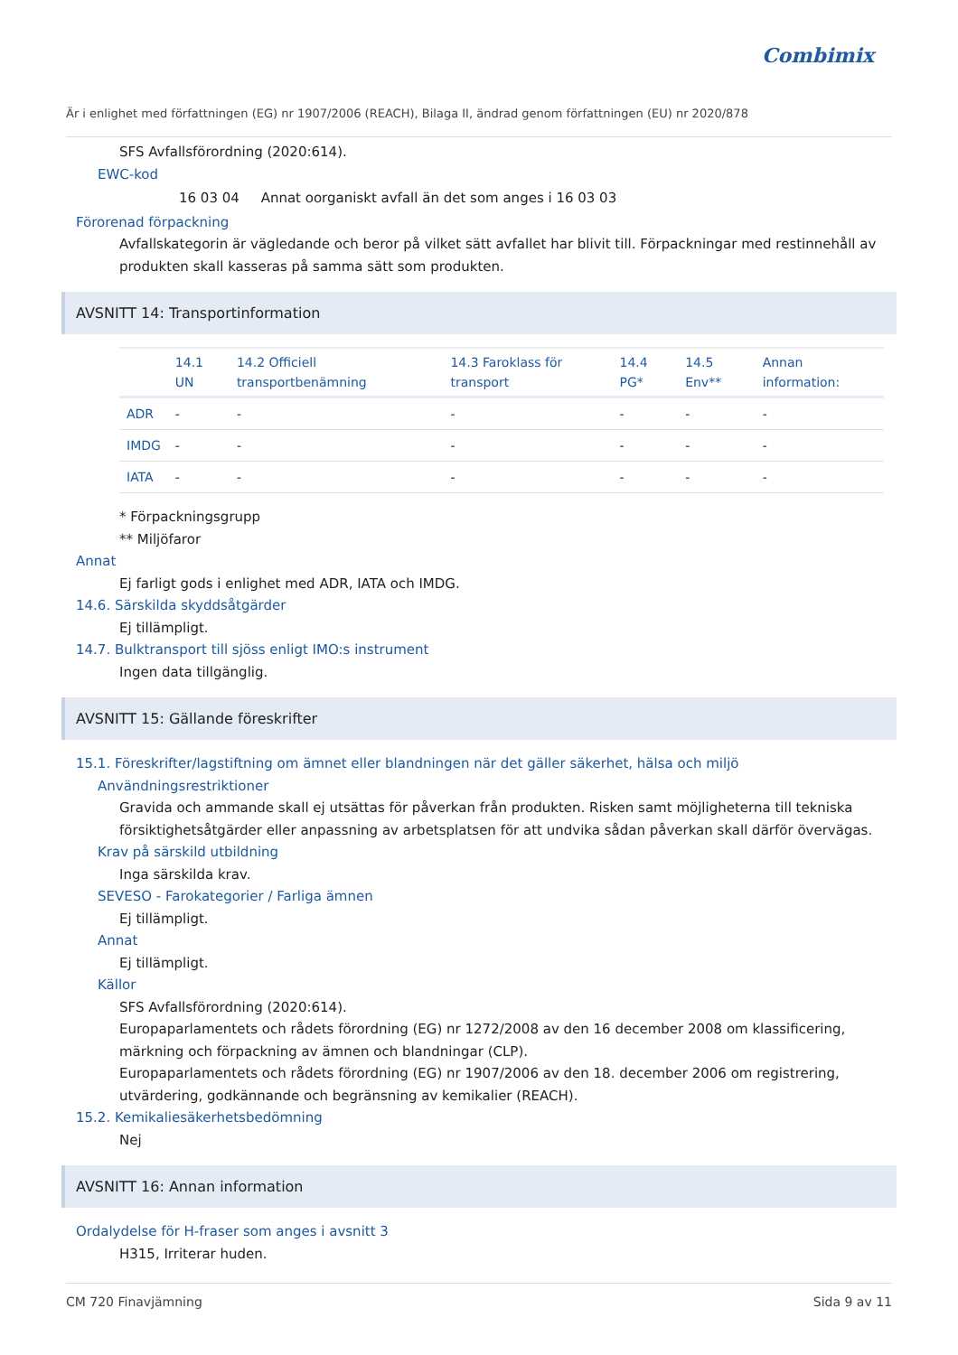Combimix
Är i enlighet med författningen (EG) nr 1907/2006 (REACH), Bilaga II, ändrad genom författningen (EU) nr 2020/878
SFS Avfallsförordning (2020:614).
EWC-kod
16 03 04 Annat oorganiskt avfall än det som anges i 16 03 03
Förorenad förpackning
Avfallskategorin är vägledande och beror på vilket sätt avfallet har blivit till. Förpackningar med restinnehåll av produkten skall kasseras på samma sätt som produkten.
AVSNITT 14: Transportinformation
| | 14.1 UN | 14.2 Officiell transportbenämning | 14.3 Faroklass för transport | 14.4 PG* | 14.5 Env** | Annan information: |
| --- | --- | --- | --- | --- | --- | --- |
| ADR | - | - | - | - | - | - |
| IMDG | - | - | - | - | - | - |
| IATA | - | - | - | - | - | - |
* Förpackningsgrupp
** Miljöfaror
Annat
Ej farligt gods i enlighet med ADR, IATA och IMDG.
14.6. Särskilda skyddsåtgärder
Ej tillämpligt.
14.7. Bulktransport till sjöss enligt IMO:s instrument
Ingen data tillgänglig.
AVSNITT 15: Gällande föreskrifter
15.1. Föreskrifter/lagstiftning om ämnet eller blandningen när det gäller säkerhet, hälsa och miljö
Användningsrestriktioner
Gravida och ammande skall ej utsättas för påverkan från produkten. Risken samt möjligheterna till tekniska försiktighetsåtgärder eller anpassning av arbetsplatsen för att undvika sådan påverkan skall därför övervägas.
Krav på särskild utbildning
Inga särskilda krav.
SEVESO - Farokategorier / Farliga ämnen
Ej tillämpligt.
Annat
Ej tillämpligt.
Källor
SFS Avfallsförordning (2020:614).
Europaparlamentets och rådets förordning (EG) nr 1272/2008 av den 16 december 2008 om klassificering, märkning och förpackning av ämnen och blandningar (CLP).
Europaparlamentets och rådets förordning (EG) nr 1907/2006 av den 18. december 2006 om registrering, utvärdering, godkännande och begränsning av kemikalier (REACH).
15.2. Kemikaliesäkerhetsbedömning
Nej
AVSNITT 16: Annan information
Ordalydelse för H-fraser som anges i avsnitt 3
H315, Irriterar huden.
CM 720 Finavjämning Sida 9 av 11